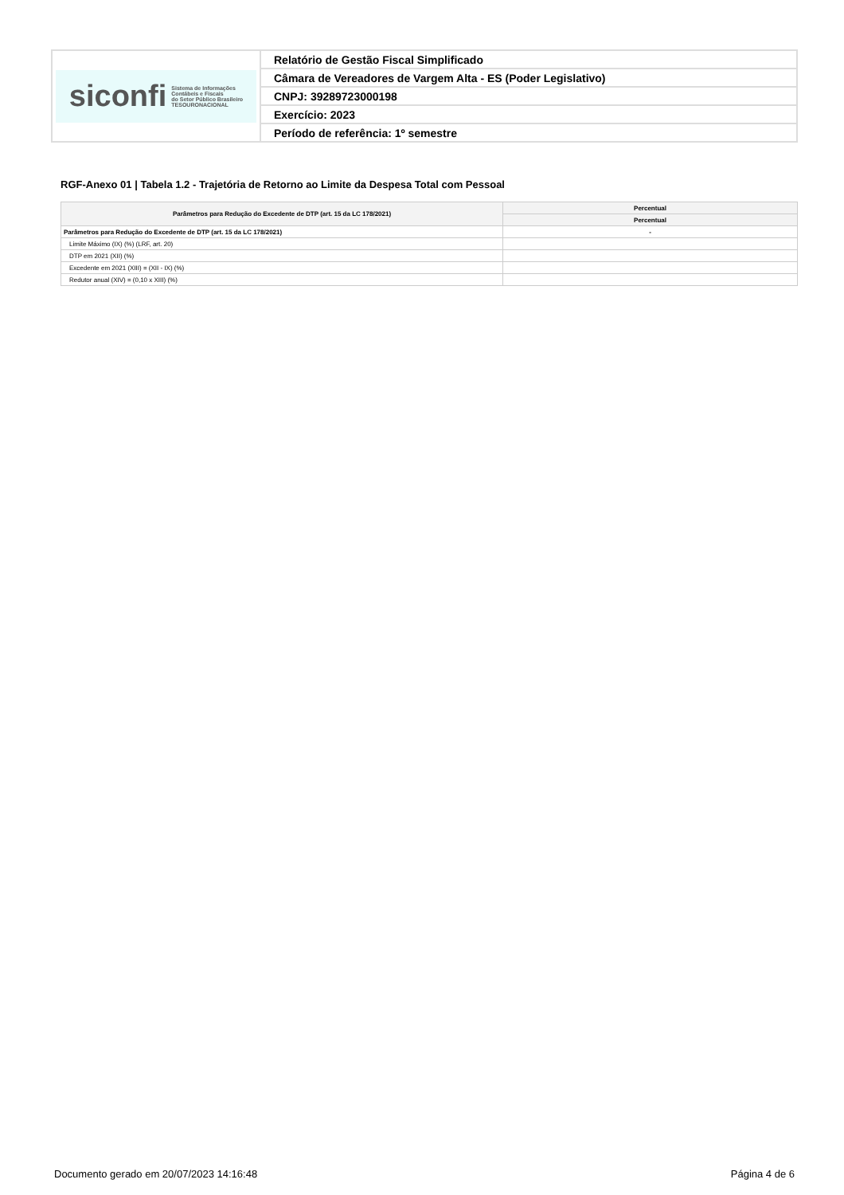| siconfi Sistema de Informações Contábeis e Fiscais do Setor Público Brasileiro TESOURONACIONAL | Relatório de Gestão Fiscal Simplificado |
| | Câmara de Vereadores de Vargem Alta - ES (Poder Legislativo) |
| | CNPJ: 39289723000198 |
| | Exercício: 2023 |
| | Período de referência: 1º semestre |
RGF-Anexo 01 | Tabela 1.2 - Trajetória de Retorno ao Limite da Despesa Total com Pessoal
| Parâmetros para Redução do Excedente de DTP (art. 15 da LC 178/2021) | Percentual |
| --- | --- |
| | Percentual |
| Parâmetros para Redução do Excedente de DTP (art. 15 da LC 178/2021) | - |
| Limite Máximo (IX) (%) (LRF, art. 20) | |
| DTP em 2021 (XII) (%) | |
| Excedente em 2021 (XIII) = (XII - IX) (%) | |
| Redutor anual (XIV) = (0,10 x XIII) (%) | |
Documento gerado em 20/07/2023 14:16:48 Página 4 de 6